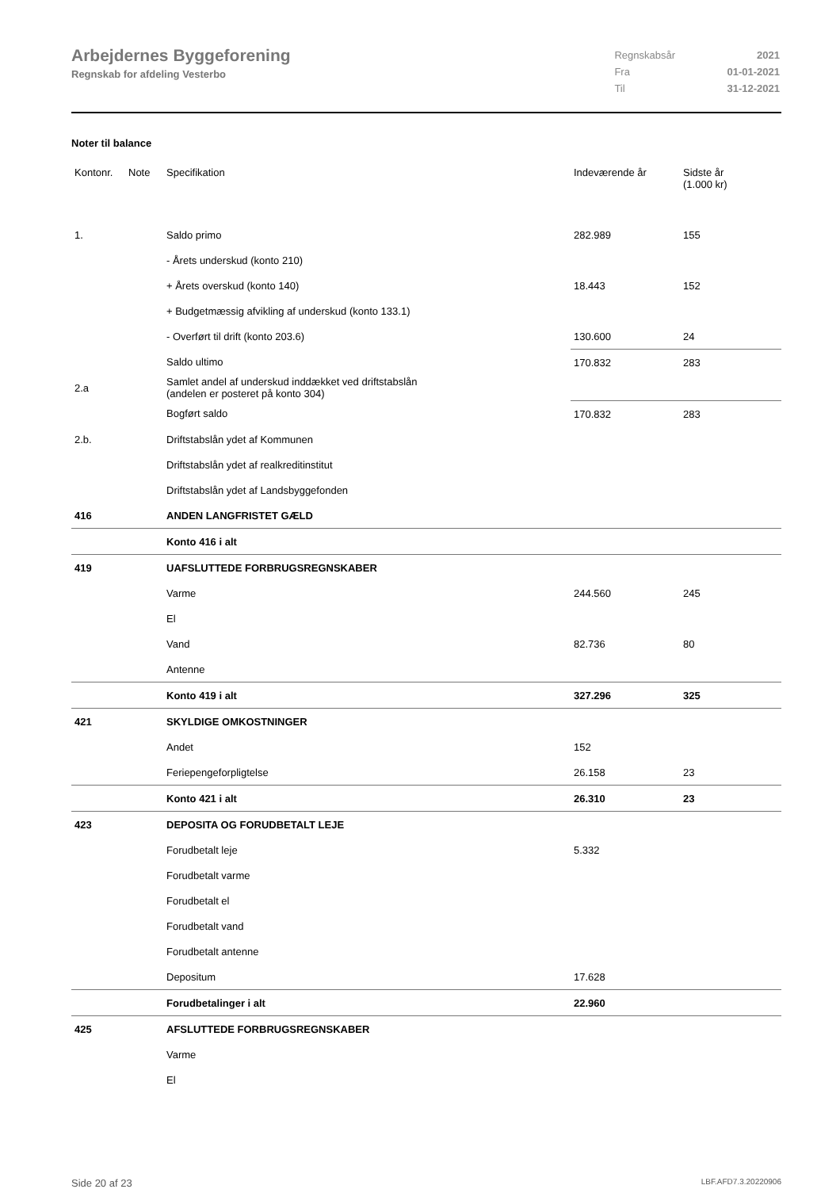Arbejdernes Byggeforening
Regnskab for afdeling Vesterbo
| Regnskabsår | 2021 |
| Fra | 01-01-2021 |
| Til | 31-12-2021 |
Noter til balance
| Kontonr. | Note | Specifikation | Indeværende år | Sidste år (1.000 kr) |
| --- | --- | --- | --- | --- |
| 1. | | Saldo primo | 282.989 | 155 |
| | | - Årets underskud (konto 210) | | |
| | | + Årets overskud (konto 140) | 18.443 | 152 |
| | | + Budgetmæssig afvikling af underskud (konto 133.1) | | |
| | | - Overført til drift (konto 203.6) | 130.600 | 24 |
| | | Saldo ultimo | 170.832 | 283 |
| 2.a | | Samlet andel af underskud inddækket ved driftstabslån (andelen er posteret på konto 304) | | |
| | | Bogført saldo | 170.832 | 283 |
| 2.b. | | Driftstabslån ydet af Kommunen | | |
| | | Driftstabslån ydet af realkreditinstitut | | |
| | | Driftstabslån ydet af Landsbyggefonden | | |
| 416 | | ANDEN LANGFRISTET GÆLD | | |
| | | Konto 416 i alt | | |
| 419 | | UAFSLUTTEDE FORBRUGSREGNSKABER | | |
| | | Varme | 244.560 | 245 |
| | | El | | |
| | | Vand | 82.736 | 80 |
| | | Antenne | | |
| | | Konto 419 i alt | 327.296 | 325 |
| 421 | | SKYLDIGE OMKOSTNINGER | | |
| | | Andet | 152 | |
| | | Feriepengeforpligtelse | 26.158 | 23 |
| | | Konto 421 i alt | 26.310 | 23 |
| 423 | | DEPOSITA OG FORUDBETALT LEJE | | |
| | | Forudbetalt leje | 5.332 | |
| | | Forudbetalt varme | | |
| | | Forudbetalt el | | |
| | | Forudbetalt vand | | |
| | | Forudbetalt antenne | | |
| | | Depositum | 17.628 | |
| | | Forudbetalinger i alt | 22.960 | |
| 425 | | AFSLUTTEDE FORBRUGSREGNSKABER | | |
| | | Varme | | |
| | | El | | |
Side 20 af 23 LBF.AFD7.3.20220906